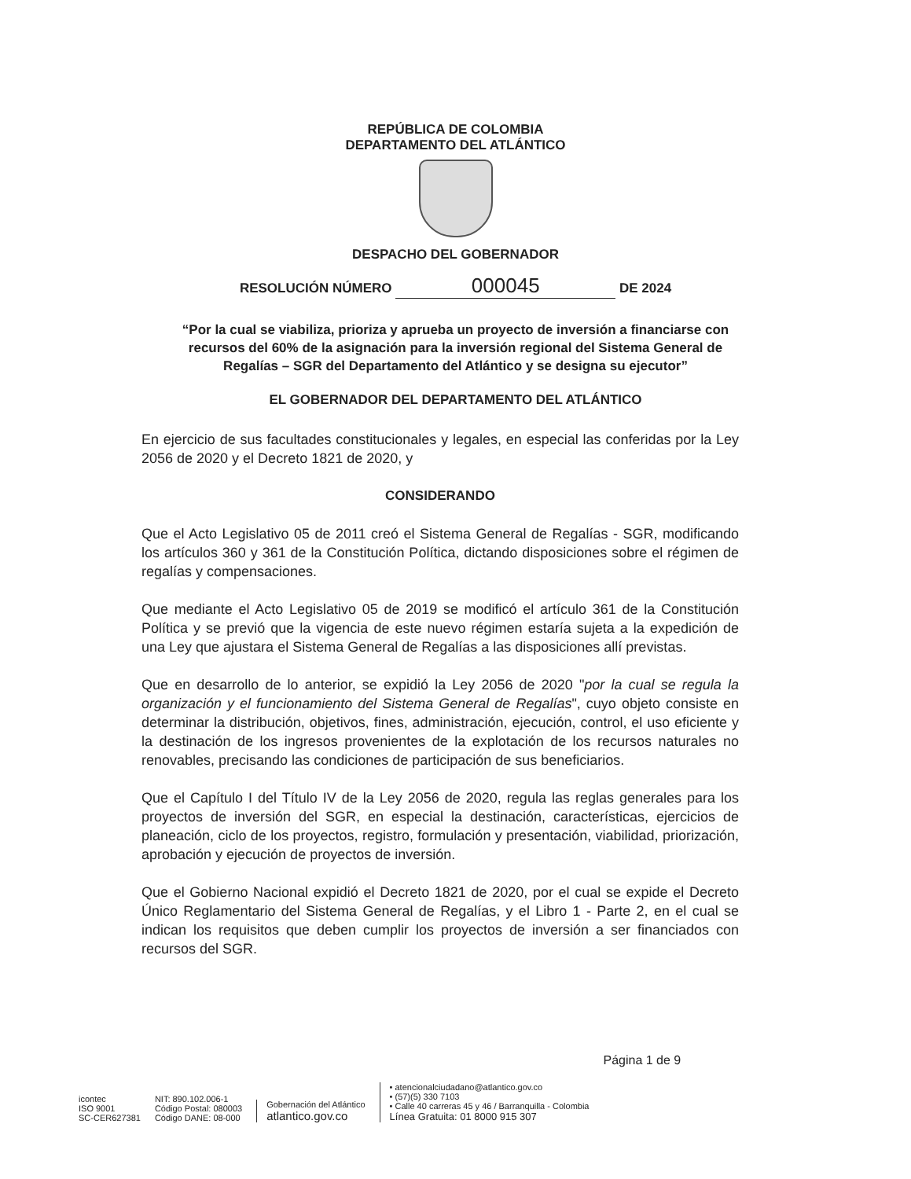REPÚBLICA DE COLOMBIA
DEPARTAMENTO DEL ATLÁNTICO
DESPACHO DEL GOBERNADOR
RESOLUCIÓN NÚMERO 000045 DE 2024
“Por la cual se viabiliza, prioriza y aprueba un proyecto de inversión a financiarse con recursos del 60% de la asignación para la inversión regional del Sistema General de Regalías – SGR del Departamento del Atlántico y se designa su ejecutor”
EL GOBERNADOR DEL DEPARTAMENTO DEL ATLÁNTICO
En ejercicio de sus facultades constitucionales y legales, en especial las conferidas por la Ley 2056 de 2020 y el Decreto 1821 de 2020, y
CONSIDERANDO
Que el Acto Legislativo 05 de 2011 creó el Sistema General de Regalías - SGR, modificando los artículos 360 y 361 de la Constitución Política, dictando disposiciones sobre el régimen de regalías y compensaciones.
Que mediante el Acto Legislativo 05 de 2019 se modificó el artículo 361 de la Constitución Política y se previó que la vigencia de este nuevo régimen estaría sujeta a la expedición de una Ley que ajustara el Sistema General de Regalías a las disposiciones allí previstas.
Que en desarrollo de lo anterior, se expidió la Ley 2056 de 2020 "por la cual se regula la organización y el funcionamiento del Sistema General de Regalías", cuyo objeto consiste en determinar la distribución, objetivos, fines, administración, ejecución, control, el uso eficiente y la destinación de los ingresos provenientes de la explotación de los recursos naturales no renovables, precisando las condiciones de participación de sus beneficiarios.
Que el Capítulo I del Título IV de la Ley 2056 de 2020, regula las reglas generales para los proyectos de inversión del SGR, en especial la destinación, características, ejercicios de planeación, ciclo de los proyectos, registro, formulación y presentación, viabilidad, priorización, aprobación y ejecución de proyectos de inversión.
Que el Gobierno Nacional expidió el Decreto 1821 de 2020, por el cual se expide el Decreto Único Reglamentario del Sistema General de Regalías, y el Libro 1 - Parte 2, en el cual se indican los requisitos que deben cumplir los proyectos de inversión a ser financiados con recursos del SGR.
icontec
ISO 9001
SC-CER627381
NIT: 890.102.006-1
Código Postal: 080003
Código DANE: 08-000
Gobernación del Atlántico
atlantico.gov.co
• atencionalciudadano@atlantico.gov.co
• (57)(5) 330 7103
• Calle 40 carreras 45 y 46 / Barranquilla - Colombia
Línea Gratuita: 01 8000 915 307
Página 1 de 9